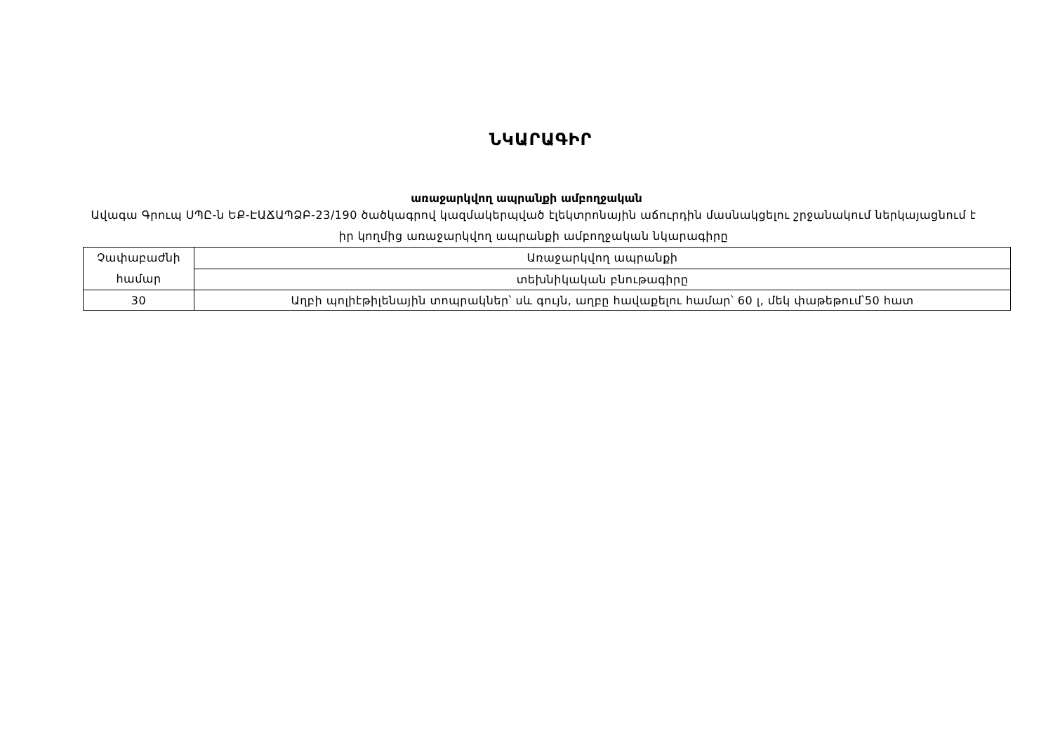ՆԿԱՐԱԳԻՐ
առաջարկվող ապրանքի ամբողջական
Ավագա Գրուպ ՍՊԸ-ն ԵՔ-ԷԱՃԱՊՁԲ-23/190 ծածկագրով կազմակերպված էլեկտրոնային աճուրդին մասնակցելու շրջանակում ներկայացնում է իր կողմից առաջարկվող ապրանքի ամբողջական նկարագիրը
| Չափաբաժնի համար | Առաջարկվող ապրանքի |
| | տեխնիկական բնութագիրը |
| 30 | Աղբի պոլիէթիլենային տոպրակներ՝ սև գույն, աղբը հավաքելու համար՝ 60 լ, մեկ փաթեթում՝50 հատ |